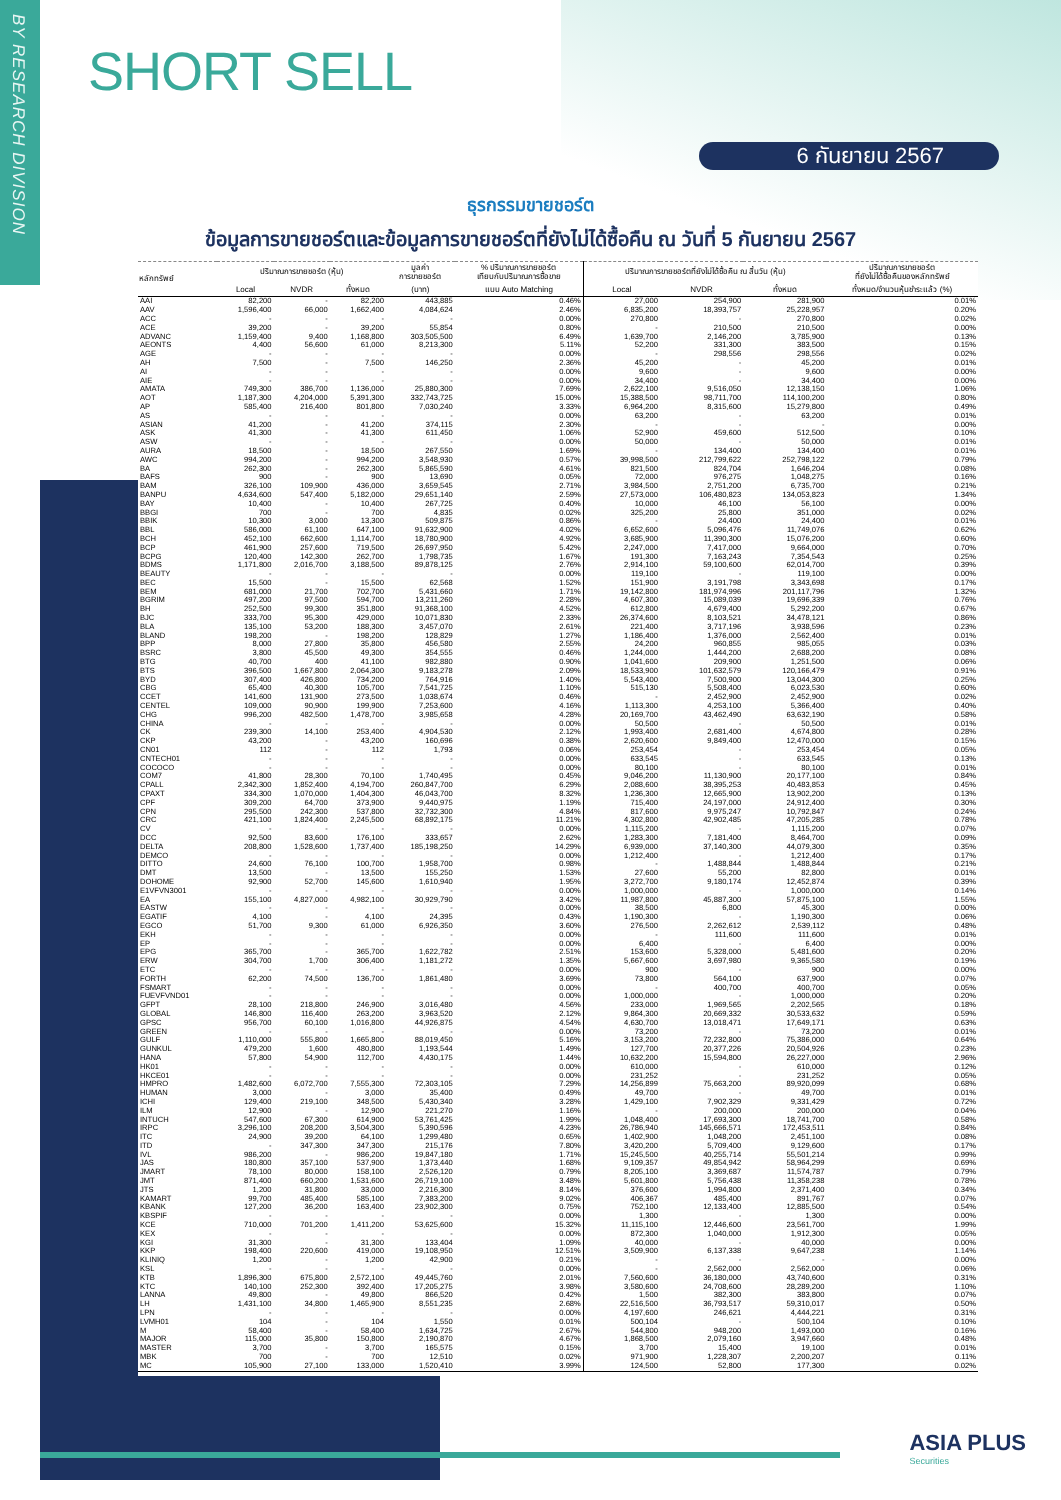BY RESEARCH DIVISION
SHORT SELL
6 กันยายน 2567
ธุรกรรมขายชอร์ต
ข้อมูลการขายชอร์ตและข้อมูลการขายชอร์ตที่ยังไม่ได้ซื้อคืน ณ วันที่ 5 กันยายน 2567
| หลักทรัพย์ | ปริมาณการขายชอร์ต (หุ้น) | | | มูลค่า การขายชอร์ต | % ปริมาณการขายชอร์ต เทียบกับปริมาณการซื้อขาย | ปริมาณการขายชอร์ตที่ยังไม่ได้ซื้อคืน ณ สิ้นวัน (หุ้น) | | | ปริมาณการขายชอร์ต ที่ยังไม่ได้ซื้อคืนของหลักทรัพย์ |
| --- | --- | --- | --- | --- | --- | --- | --- | --- | --- |
| | Local | NVDR | ทั้งหมด | (บาท) | แบบ Auto Matching | Local | NVDR | ทั้งหมด | ทั้งหมด/จำนวนหุ้นชำระแล้ว (%) |
| AAI | 82,200 | - | 82,200 | 443,885 | 0.46% | 27,000 | 254,900 | 281,900 | 0.01% |
| AAV | 1,596,400 | 66,000 | 1,662,400 | 4,084,624 | 2.46% | 6,835,200 | 18,393,757 | 25,228,957 | 0.20% |
| ACC | - | - | - | - | 0.00% | 270,800 | - | 270,800 | 0.02% |
| ACE | 39,200 | - | 39,200 | 55,854 | 0.80% | - | 210,500 | 210,500 | 0.00% |
| ADVANC | 1,159,400 | 9,400 | 1,168,800 | 303,505,500 | 6.49% | 1,639,700 | 2,146,200 | 3,785,900 | 0.13% |
| AEONTS | 4,400 | 56,600 | 61,000 | 8,213,300 | 5.11% | 52,200 | 331,300 | 383,500 | 0.15% |
| AGE | - | - | - | - | 0.00% | - | 298,556 | 298,556 | 0.02% |
| AH | 7,500 | - | 7,500 | 146,250 | 2.36% | 45,200 | - | 45,200 | 0.01% |
| AI | - | - | - | - | 0.00% | 9,600 | - | 9,600 | 0.00% |
| AIE | - | - | - | - | 0.00% | 34,400 | - | 34,400 | 0.00% |
| AMATA | 749,300 | 386,700 | 1,136,000 | 25,880,300 | 7.69% | 2,622,100 | 9,516,050 | 12,138,150 | 1.06% |
| AOT | 1,187,300 | 4,204,000 | 5,391,300 | 332,743,725 | 15.00% | 15,388,500 | 98,711,700 | 114,100,200 | 0.80% |
| AP | 585,400 | 216,400 | 801,800 | 7,030,240 | 3.33% | 6,964,200 | 8,315,600 | 15,279,800 | 0.49% |
| AS | - | - | - | - | 0.00% | 63,200 | - | 63,200 | 0.01% |
| ASIAN | 41,200 | - | 41,200 | 374,115 | 2.30% | - | - | - | 0.00% |
| ASK | 41,300 | - | 41,300 | 611,450 | 1.06% | 52,900 | 459,600 | 512,500 | 0.10% |
| ASW | - | - | - | - | 0.00% | 50,000 | - | 50,000 | 0.01% |
| AURA | 18,500 | - | 18,500 | 267,550 | 1.69% | - | 134,400 | 134,400 | 0.01% |
| AWC | 994,200 | - | 994,200 | 3,548,930 | 0.57% | 39,998,500 | 212,799,622 | 252,798,122 | 0.79% |
| BA | 262,300 | - | 262,300 | 5,865,590 | 4.61% | 821,500 | 824,704 | 1,646,204 | 0.08% |
| BAFS | 900 | - | 900 | 13,690 | 0.05% | 72,000 | 976,275 | 1,048,275 | 0.16% |
| BAM | 326,100 | 109,900 | 436,000 | 3,659,545 | 2.71% | 3,984,500 | 2,751,200 | 6,735,700 | 0.21% |
| BANPU | 4,634,600 | 547,400 | 5,182,000 | 29,651,140 | 2.59% | 27,573,000 | 106,480,823 | 134,053,823 | 1.34% |
| BAY | 10,400 | - | 10,400 | 267,725 | 0.40% | 10,000 | 46,100 | 56,100 | 0.00% |
| BBGI | 700 | - | 700 | 4,835 | 0.02% | 325,200 | 25,800 | 351,000 | 0.02% |
| BBIK | 10,300 | 3,000 | 13,300 | 509,875 | 0.86% | - | 24,400 | 24,400 | 0.01% |
| BBL | 586,000 | 61,100 | 647,100 | 91,632,900 | 4.02% | 6,652,600 | 5,096,476 | 11,749,076 | 0.62% |
| BCH | 452,100 | 662,600 | 1,114,700 | 18,780,900 | 4.92% | 3,685,900 | 11,390,300 | 15,076,200 | 0.60% |
| BCP | 461,900 | 257,600 | 719,500 | 26,697,950 | 5.42% | 2,247,000 | 7,417,000 | 9,664,000 | 0.70% |
| BCPG | 120,400 | 142,300 | 262,700 | 1,798,735 | 1.67% | 191,300 | 7,163,243 | 7,354,543 | 0.25% |
| BDMS | 1,171,800 | 2,016,700 | 3,188,500 | 89,878,125 | 2.76% | 2,914,100 | 59,100,600 | 62,014,700 | 0.39% |
| BEAUTY | - | - | - | - | 0.00% | 119,100 | - | 119,100 | 0.00% |
| BEC | 15,500 | - | 15,500 | 62,568 | 1.52% | 151,900 | 3,191,798 | 3,343,698 | 0.17% |
| BEM | 681,000 | 21,700 | 702,700 | 5,431,660 | 1.71% | 19,142,800 | 181,974,996 | 201,117,796 | 1.32% |
| BGRIM | 497,200 | 97,500 | 594,700 | 13,211,260 | 2.28% | 4,607,300 | 15,089,039 | 19,696,339 | 0.76% |
| BH | 252,500 | 99,300 | 351,800 | 91,368,100 | 4.52% | 612,800 | 4,679,400 | 5,292,200 | 0.67% |
| BJC | 333,700 | 95,300 | 429,000 | 10,071,830 | 2.33% | 26,374,600 | 8,103,521 | 34,478,121 | 0.86% |
| BLA | 135,100 | 53,200 | 188,300 | 3,457,070 | 2.61% | 221,400 | 3,717,196 | 3,938,596 | 0.23% |
| BLAND | 198,200 | - | 198,200 | 128,829 | 1.27% | 1,186,400 | 1,376,000 | 2,562,400 | 0.01% |
| BPP | 8,000 | 27,800 | 35,800 | 456,580 | 2.55% | 24,200 | 960,855 | 985,055 | 0.03% |
| BSRC | 3,800 | 45,500 | 49,300 | 354,555 | 0.46% | 1,244,000 | 1,444,200 | 2,688,200 | 0.08% |
| BTG | 40,700 | 400 | 41,100 | 982,880 | 0.90% | 1,041,600 | 209,900 | 1,251,500 | 0.06% |
| BTS | 396,500 | 1,667,800 | 2,064,300 | 9,183,278 | 2.09% | 18,533,900 | 101,632,579 | 120,166,479 | 0.91% |
| BYD | 307,400 | 426,800 | 734,200 | 764,916 | 1.40% | 5,543,400 | 7,500,900 | 13,044,300 | 0.25% |
| CBG | 65,400 | 40,300 | 105,700 | 7,541,725 | 1.10% | 515,130 | 5,508,400 | 6,023,530 | 0.60% |
| CCET | 141,600 | 131,900 | 273,500 | 1,038,674 | 0.46% | - | 2,452,900 | 2,452,900 | 0.02% |
| CENTEL | 109,000 | 90,900 | 199,900 | 7,253,600 | 4.16% | 1,113,300 | 4,253,100 | 5,366,400 | 0.40% |
| CHG | 996,200 | 482,500 | 1,478,700 | 3,985,658 | 4.28% | 20,169,700 | 43,462,490 | 63,632,190 | 0.58% |
| CHINA | - | - | - | - | 0.00% | 50,500 | - | 50,500 | 0.01% |
| CK | 239,300 | 14,100 | 253,400 | 4,904,530 | 2.12% | 1,993,400 | 2,681,400 | 4,674,800 | 0.28% |
| CKP | 43,200 | - | 43,200 | 160,696 | 0.38% | 2,620,600 | 9,849,400 | 12,470,000 | 0.15% |
| CN01 | 112 | - | 112 | 1,793 | 0.06% | 253,454 | - | 253,454 | 0.05% |
| CNTECH01 | - | - | - | - | 0.00% | 633,545 | - | 633,545 | 0.13% |
| COCOCO | - | - | - | - | 0.00% | 80,100 | - | 80,100 | 0.01% |
| COM7 | 41,800 | 28,300 | 70,100 | 1,740,495 | 0.45% | 9,046,200 | 11,130,900 | 20,177,100 | 0.84% |
| CPALL | 2,342,300 | 1,852,400 | 4,194,700 | 260,847,700 | 6.29% | 2,088,600 | 38,395,253 | 40,483,853 | 0.45% |
| CPAXT | 334,300 | 1,070,000 | 1,404,300 | 46,043,700 | 8.32% | 1,236,300 | 12,665,900 | 13,902,200 | 0.13% |
| CPF | 309,200 | 64,700 | 373,900 | 9,440,975 | 1.19% | 715,400 | 24,197,000 | 24,912,400 | 0.30% |
| CPN | 295,500 | 242,300 | 537,800 | 32,732,300 | 4.84% | 817,600 | 9,975,247 | 10,792,847 | 0.24% |
| CRC | 421,100 | 1,824,400 | 2,245,500 | 68,892,175 | 11.21% | 4,302,800 | 42,902,485 | 47,205,285 | 0.78% |
| CV | - | - | - | - | 0.00% | 1,115,200 | - | 1,115,200 | 0.07% |
| DCC | 92,500 | 83,600 | 176,100 | 333,657 | 2.62% | 1,283,300 | 7,181,400 | 8,464,700 | 0.09% |
| DELTA | 208,800 | 1,528,600 | 1,737,400 | 185,198,250 | 14.29% | 6,939,000 | 37,140,300 | 44,079,300 | 0.35% |
| DEMCO | - | - | - | - | 0.00% | 1,212,400 | - | 1,212,400 | 0.17% |
| DITTO | 24,600 | 76,100 | 100,700 | 1,958,700 | 0.98% | - | 1,488,844 | 1,488,844 | 0.21% |
| DMT | 13,500 | - | 13,500 | 155,250 | 1.53% | 27,600 | 55,200 | 82,800 | 0.01% |
| DOHOME | 92,900 | 52,700 | 145,600 | 1,610,940 | 1.95% | 3,272,700 | 9,180,174 | 12,452,874 | 0.39% |
| E1VFVN3001 | - | - | - | - | 0.00% | 1,000,000 | - | 1,000,000 | 0.14% |
| EA | 155,100 | 4,827,000 | 4,982,100 | 30,929,790 | 3.42% | 11,987,800 | 45,887,300 | 57,875,100 | 1.55% |
| EASTW | - | - | - | - | 0.00% | 38,500 | 6,800 | 45,300 | 0.00% |
| EGATIF | 4,100 | - | 4,100 | 24,395 | 0.43% | 1,190,300 | - | 1,190,300 | 0.06% |
| EGCO | 51,700 | 9,300 | 61,000 | 6,926,350 | 3.60% | 276,500 | 2,262,612 | 2,539,112 | 0.48% |
| EKH | - | - | - | - | 0.00% | - | 111,600 | 111,600 | 0.01% |
| EP | - | - | - | - | 0.00% | 6,400 | - | 6,400 | 0.00% |
| EPG | 365,700 | - | 365,700 | 1,622,782 | 2.51% | 153,600 | 5,328,000 | 5,481,600 | 0.20% |
| ERW | 304,700 | 1,700 | 306,400 | 1,181,272 | 1.35% | 5,667,600 | 3,697,980 | 9,365,580 | 0.19% |
| ETC | - | - | - | - | 0.00% | 900 | - | 900 | 0.00% |
| FORTH | 62,200 | 74,500 | 136,700 | 1,861,480 | 3.69% | 73,800 | 564,100 | 637,900 | 0.07% |
| FSMART | - | - | - | - | 0.00% | - | 400,700 | 400,700 | 0.05% |
| FUEVFVND01 | - | - | - | - | 0.00% | 1,000,000 | - | 1,000,000 | 0.20% |
| GFPT | 28,100 | 218,800 | 246,900 | 3,016,480 | 4.56% | 233,000 | 1,969,565 | 2,202,565 | 0.18% |
| GLOBAL | 146,800 | 116,400 | 263,200 | 3,963,520 | 2.12% | 9,864,300 | 20,669,332 | 30,533,632 | 0.59% |
| GPSC | 956,700 | 60,100 | 1,016,800 | 44,926,875 | 4.54% | 4,630,700 | 13,018,471 | 17,649,171 | 0.63% |
| GREEN | - | - | - | - | 0.00% | 73,200 | - | 73,200 | 0.01% |
| GULF | 1,110,000 | 555,800 | 1,665,800 | 88,019,450 | 5.16% | 3,153,200 | 72,232,800 | 75,386,000 | 0.64% |
| GUNKUL | 479,200 | 1,600 | 480,800 | 1,193,544 | 1.49% | 127,700 | 20,377,226 | 20,504,926 | 0.23% |
| HANA | 57,800 | 54,900 | 112,700 | 4,430,175 | 1.44% | 10,632,200 | 15,594,800 | 26,227,000 | 2.96% |
| HK01 | - | - | - | - | 0.00% | 610,000 | - | 610,000 | 0.12% |
| HKCE01 | - | - | - | - | 0.00% | 231,252 | - | 231,252 | 0.05% |
| HMPRO | 1,482,600 | 6,072,700 | 7,555,300 | 72,303,105 | 7.29% | 14,256,899 | 75,663,200 | 89,920,099 | 0.68% |
| HUMAN | 3,000 | - | 3,000 | 35,400 | 0.49% | 49,700 | - | 49,700 | 0.01% |
| ICHI | 129,400 | 219,100 | 348,500 | 5,430,340 | 3.28% | 1,429,100 | 7,902,329 | 9,331,429 | 0.72% |
| ILM | 12,900 | - | 12,900 | 221,270 | 1.16% | - | 200,000 | 200,000 | 0.04% |
| INTUCH | 547,600 | 67,300 | 614,900 | 53,761,425 | 1.99% | 1,048,400 | 17,693,300 | 18,741,700 | 0.58% |
| IRPC | 3,296,100 | 208,200 | 3,504,300 | 5,390,596 | 4.23% | 26,786,940 | 145,666,571 | 172,453,511 | 0.84% |
| ITC | 24,900 | 39,200 | 64,100 | 1,299,480 | 0.65% | 1,402,900 | 1,048,200 | 2,451,100 | 0.08% |
| ITD | - | 347,300 | 347,300 | 215,176 | 7.80% | 3,420,200 | 5,709,400 | 9,129,600 | 0.17% |
| IVL | 986,200 | - | 986,200 | 19,847,180 | 1.71% | 15,245,500 | 40,255,714 | 55,501,214 | 0.99% |
| JAS | 180,800 | 357,100 | 537,900 | 1,373,440 | 1.68% | 9,109,357 | 49,854,942 | 58,964,299 | 0.69% |
| JMART | 78,100 | 80,000 | 158,100 | 2,526,120 | 0.79% | 8,205,100 | 3,369,687 | 11,574,787 | 0.79% |
| JMT | 871,400 | 660,200 | 1,531,600 | 26,719,100 | 3.48% | 5,601,800 | 5,756,438 | 11,358,238 | 0.78% |
| JTS | 1,200 | 31,800 | 33,000 | 2,216,300 | 8.14% | 376,600 | 1,994,800 | 2,371,400 | 0.34% |
| KAMART | 99,700 | 485,400 | 585,100 | 7,383,200 | 9.02% | 406,367 | 485,400 | 891,767 | 0.07% |
| KBANK | 127,200 | 36,200 | 163,400 | 23,902,300 | 0.75% | 752,100 | 12,133,400 | 12,885,500 | 0.54% |
| KBSPIF | - | - | - | - | 0.00% | 1,300 | - | 1,300 | 0.00% |
| KCE | 710,000 | 701,200 | 1,411,200 | 53,625,600 | 15.32% | 11,115,100 | 12,446,600 | 23,561,700 | 1.99% |
| KEX | - | - | - | - | 0.00% | 872,300 | 1,040,000 | 1,912,300 | 0.05% |
| KGI | 31,300 | - | 31,300 | 133,404 | 1.09% | 40,000 | - | 40,000 | 0.00% |
| KKP | 198,400 | 220,600 | 419,000 | 19,108,950 | 12.51% | 3,509,900 | 6,137,338 | 9,647,238 | 1.14% |
| KLINIQ | 1,200 | - | 1,200 | 42,900 | 0.21% | - | - | - | 0.00% |
| KSL | - | - | - | - | 0.00% | - | 2,562,000 | 2,562,000 | 0.06% |
| KTB | 1,896,300 | 675,800 | 2,572,100 | 49,445,760 | 2.01% | 7,560,600 | 36,180,000 | 43,740,600 | 0.31% |
| KTC | 140,100 | 252,300 | 392,400 | 17,205,275 | 3.98% | 3,580,600 | 24,708,600 | 28,289,200 | 1.10% |
| LANNA | 49,800 | - | 49,800 | 866,520 | 0.42% | 1,500 | 382,300 | 383,800 | 0.07% |
| LH | 1,431,100 | 34,800 | 1,465,900 | 8,551,235 | 2.68% | 22,516,500 | 36,793,517 | 59,310,017 | 0.50% |
| LPN | - | - | - | - | 0.00% | 4,197,600 | 246,621 | 4,444,221 | 0.31% |
| LVMH01 | 104 | - | 104 | 1,550 | 0.01% | 500,104 | - | 500,104 | 0.10% |
| M | 58,400 | - | 58,400 | 1,634,725 | 2.67% | 544,800 | 948,200 | 1,493,000 | 0.16% |
| MAJOR | 115,000 | 35,800 | 150,800 | 2,190,870 | 4.67% | 1,868,500 | 2,079,160 | 3,947,660 | 0.48% |
| MASTER | 3,700 | - | 3,700 | 165,575 | 0.15% | 3,700 | 15,400 | 19,100 | 0.01% |
| MBK | 700 | - | 700 | 12,510 | 0.02% | 971,900 | 1,228,307 | 2,200,207 | 0.11% |
| MC | 105,900 | 27,100 | 133,000 | 1,520,410 | 3.99% | 124,500 | 52,800 | 177,300 | 0.02% |
ASIA PLUS
Securities